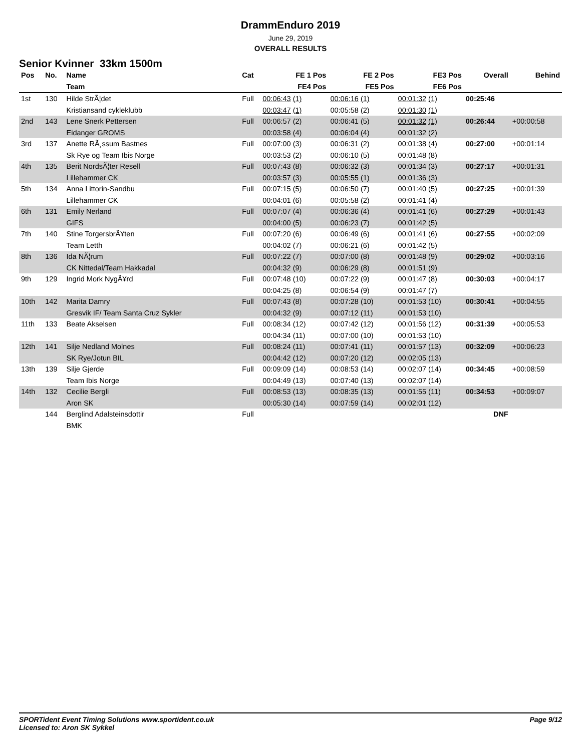DrammEnduro 2019
June 29, 2019
OVERALL RESULTS
Senior Kvinner 33km 1500m
| Pos | No. | Name | Cat | FE 1 Pos | FE 2 Pos | FE3 Pos | Overall | Behind |
| --- | --- | --- | --- | --- | --- | --- | --- | --- |
| | | Team | | FE4 Pos | FE5 Pos | FE6 Pos | | |
| 1st | 130 | Hilde StrÃ¦det | Full | 00:06:43 (1) | 00:06:16 (1) | 00:01:32 (1) | 00:25:46 | |
| | | Kristiansand cykleklubb | | 00:03:47 (1) | 00:05:58 (2) | 00:01:30 (1) | | |
| 2nd | 143 | Lene Snerk Pettersen | Full | 00:06:57 (2) | 00:06:41 (5) | 00:01:32 (1) | 00:26:44 | +00:00:58 |
| | | Eidanger GROMS | | 00:03:58 (4) | 00:06:04 (4) | 00:01:32 (2) | | |
| 3rd | 137 | Anette RÃ¸ssum Bastnes | Full | 00:07:00 (3) | 00:06:31 (2) | 00:01:38 (4) | 00:27:00 | +00:01:14 |
| | | Sk Rye og Team Ibis Norge | | 00:03:53 (2) | 00:06:10 (5) | 00:01:48 (8) | | |
| 4th | 135 | Berit NordsÃ¦ter Resell | Full | 00:07:43 (8) | 00:06:32 (3) | 00:01:34 (3) | 00:27:17 | +00:01:31 |
| | | Lillehammer CK | | 00:03:57 (3) | 00:05:55 (1) | 00:01:36 (3) | | |
| 5th | 134 | Anna Littorin-Sandbu | Full | 00:07:15 (5) | 00:06:50 (7) | 00:01:40 (5) | 00:27:25 | +00:01:39 |
| | | Lillehammer CK | | 00:04:01 (6) | 00:05:58 (2) | 00:01:41 (4) | | |
| 6th | 131 | Emily Nerland | Full | 00:07:07 (4) | 00:06:36 (4) | 00:01:41 (6) | 00:27:29 | +00:01:43 |
| | | GIFS | | 00:04:00 (5) | 00:06:23 (7) | 00:01:42 (5) | | |
| 7th | 140 | Stine TorgersbrÃ¥ten | Full | 00:07:20 (6) | 00:06:49 (6) | 00:01:41 (6) | 00:27:55 | +00:02:09 |
| | | Team Letth | | 00:04:02 (7) | 00:06:21 (6) | 00:01:42 (5) | | |
| 8th | 136 | Ida NÃ¦rum | Full | 00:07:22 (7) | 00:07:00 (8) | 00:01:48 (9) | 00:29:02 | +00:03:16 |
| | | CK Nittedal/Team Hakkadal | | 00:04:32 (9) | 00:06:29 (8) | 00:01:51 (9) | | |
| 9th | 129 | Ingrid Mork NygÃ¥rd | Full | 00:07:48 (10) | 00:07:22 (9) | 00:01:47 (8) | 00:30:03 | +00:04:17 |
| | | | | 00:04:25 (8) | 00:06:54 (9) | 00:01:47 (7) | | |
| 10th | 142 | Marita Damry | Full | 00:07:43 (8) | 00:07:28 (10) | 00:01:53 (10) | 00:30:41 | +00:04:55 |
| | | Gresvik IF/ Team Santa Cruz Sykler | | 00:04:32 (9) | 00:07:12 (11) | 00:01:53 (10) | | |
| 11th | 133 | Beate Akselsen | Full | 00:08:34 (12) | 00:07:42 (12) | 00:01:56 (12) | 00:31:39 | +00:05:53 |
| | | | | 00:04:34 (11) | 00:07:00 (10) | 00:01:53 (10) | | |
| 12th | 141 | Silje Nedland Molnes | Full | 00:08:24 (11) | 00:07:41 (11) | 00:01:57 (13) | 00:32:09 | +00:06:23 |
| | | SK Rye/Jotun BIL | | 00:04:42 (12) | 00:07:20 (12) | 00:02:05 (13) | | |
| 13th | 139 | Silje Gjerde | Full | 00:09:09 (14) | 00:08:53 (14) | 00:02:07 (14) | 00:34:45 | +00:08:59 |
| | | Team Ibis Norge | | 00:04:49 (13) | 00:07:40 (13) | 00:02:07 (14) | | |
| 14th | 132 | Cecilie Bergli | Full | 00:08:53 (13) | 00:08:35 (13) | 00:01:55 (11) | 00:34:53 | +00:09:07 |
| | | Aron SK | | 00:05:30 (14) | 00:07:59 (14) | 00:02:01 (12) | | |
| | 144 | Berglind Adalsteinsdottir | Full | | | | DNF | |
| | | BMK | | | | | | |
SPORTident Event Timing Solutions www.sportident.co.uk
Licensed to: Aron SK Sykkel
Page 9/12